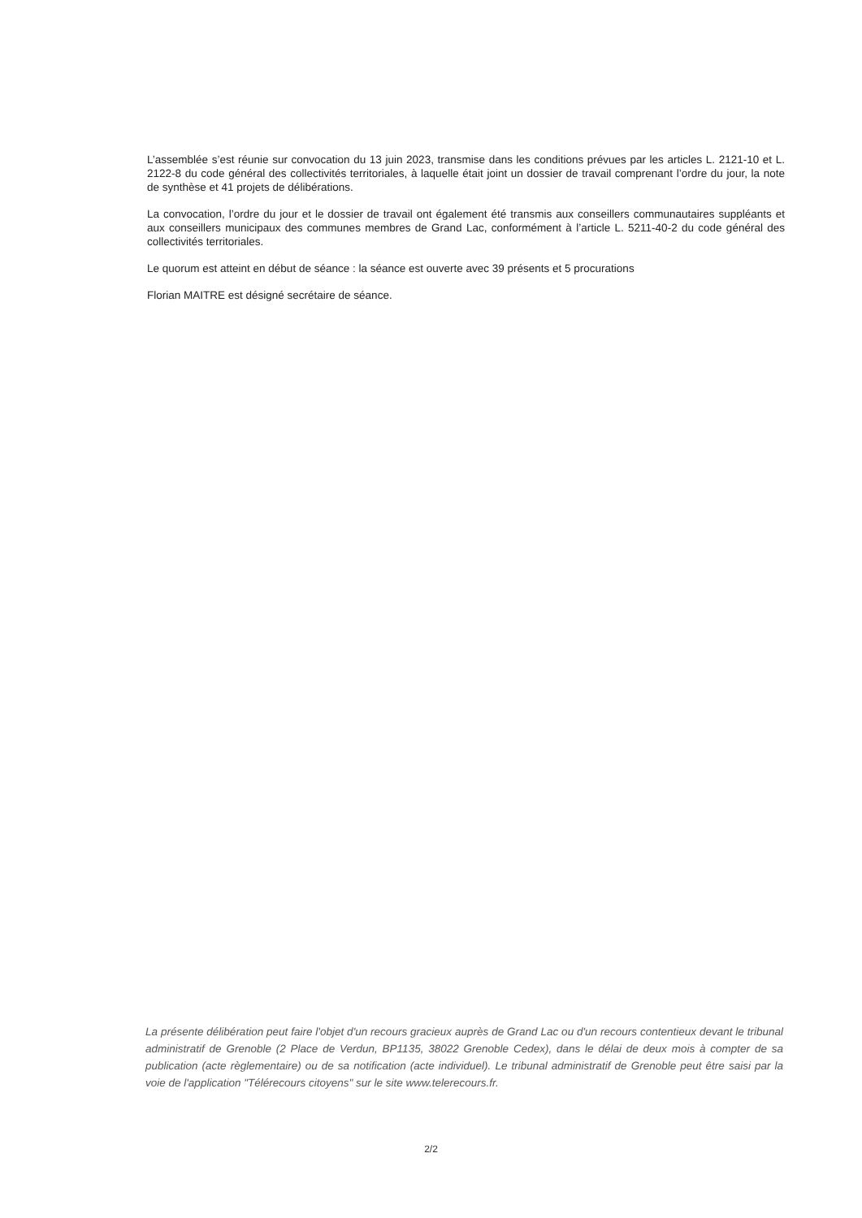L’assemblée s’est réunie sur convocation du 13 juin 2023, transmise dans les conditions prévues par les articles L. 2121-10 et L. 2122-8 du code général des collectivités territoriales, à laquelle était joint un dossier de travail comprenant l’ordre du jour, la note de synthèse et 41 projets de délibérations.
La convocation, l’ordre du jour et le dossier de travail ont également été transmis aux conseillers communautaires suppléants et aux conseillers municipaux des communes membres de Grand Lac, conformément à l’article L. 5211-40-2 du code général des collectivités territoriales.
Le quorum est atteint en début de séance : la séance est ouverte avec 39 présents et 5 procurations
Florian MAITRE est désigné secrétaire de séance.
La présente délibération peut faire l'objet d'un recours gracieux auprès de Grand Lac ou d'un recours contentieux devant le tribunal administratif de Grenoble (2 Place de Verdun, BP1135, 38022 Grenoble Cedex), dans le délai de deux mois à compter de sa publication (acte règlementaire) ou de sa notification (acte individuel). Le tribunal administratif de Grenoble peut être saisi par la voie de l'application "Télérecours citoyens" sur le site www.telerecours.fr.
2/2